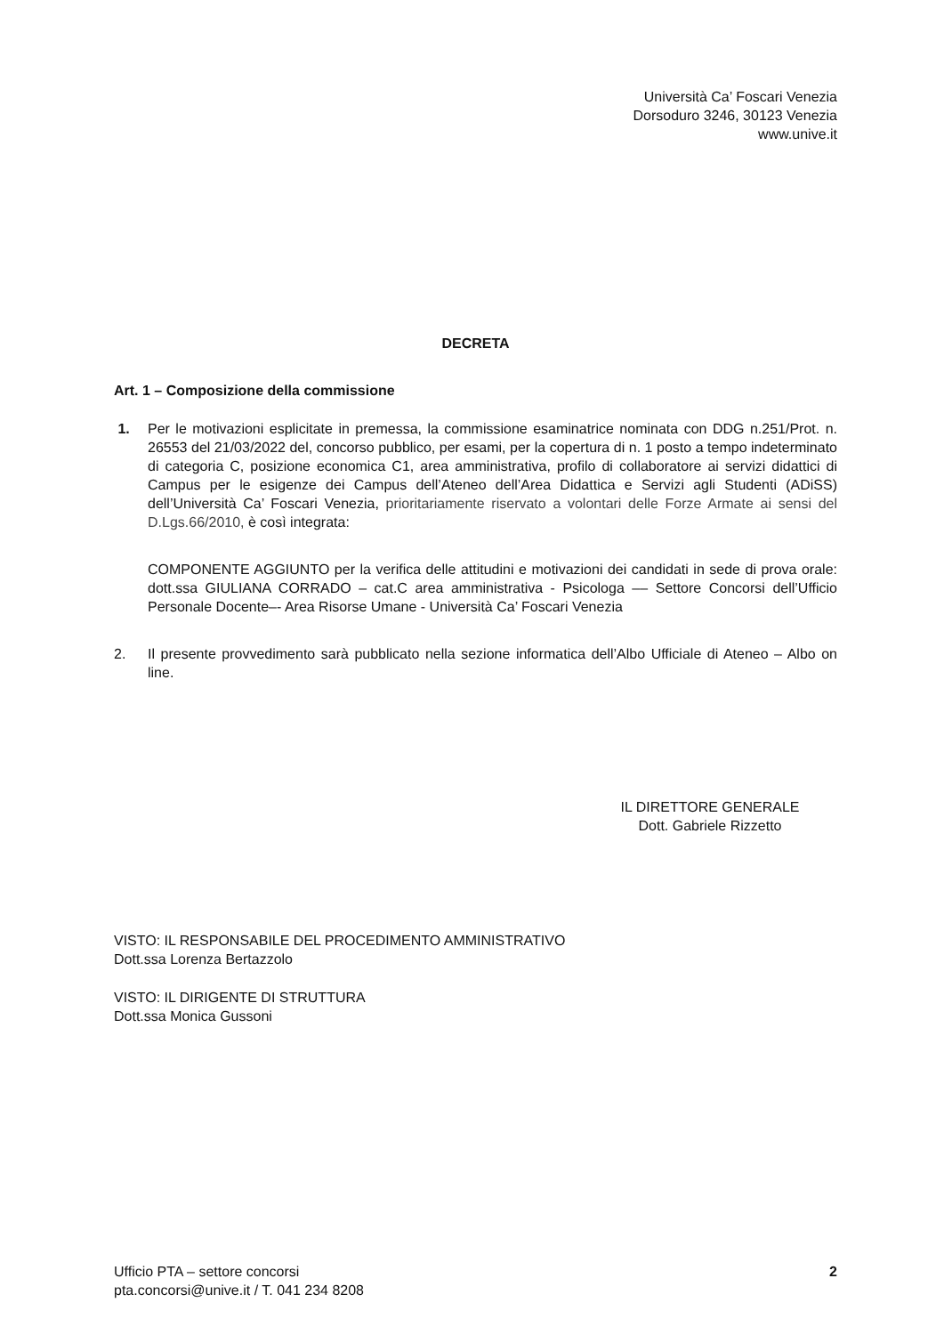Università Ca’ Foscari Venezia
Dorsoduro 3246, 30123 Venezia
www.unive.it
DECRETA
Art. 1 – Composizione della commissione
1. Per le motivazioni esplicitate in premessa, la commissione esaminatrice nominata con DDG n.251/Prot. n. 26553 del 21/03/2022 del, concorso pubblico, per esami, per la copertura di n. 1 posto a tempo indeterminato di categoria C, posizione economica C1, area amministrativa, profilo di collaboratore ai servizi didattici di Campus per le esigenze dei Campus dell’Ateneo dell’Area Didattica e Servizi agli Studenti (ADiSS) dell’Università Ca’ Foscari Venezia, prioritariamente riservato a volontari delle Forze Armate ai sensi del D.Lgs.66/2010, è così integrata:
COMPONENTE AGGIUNTO per la verifica delle attitudini e motivazioni dei candidati in sede di prova orale: dott.ssa GIULIANA CORRADO – cat.C area amministrativa - Psicologa –– Settore Concorsi dell’Ufficio Personale Docente–- Area Risorse Umane - Università Ca’ Foscari Venezia
2. Il presente provvedimento sarà pubblicato nella sezione informatica dell’Albo Ufficiale di Ateneo – Albo on line.
IL DIRETTORE GENERALE
Dott. Gabriele Rizzetto
VISTO: IL RESPONSABILE DEL PROCEDIMENTO AMMINISTRATIVO
Dott.ssa Lorenza Bertazzolo
VISTO: IL DIRIGENTE DI STRUTTURA
Dott.ssa Monica Gussoni
Ufficio PTA – settore concorsi
pta.concorsi@unive.it / T. 041 234 8208
2